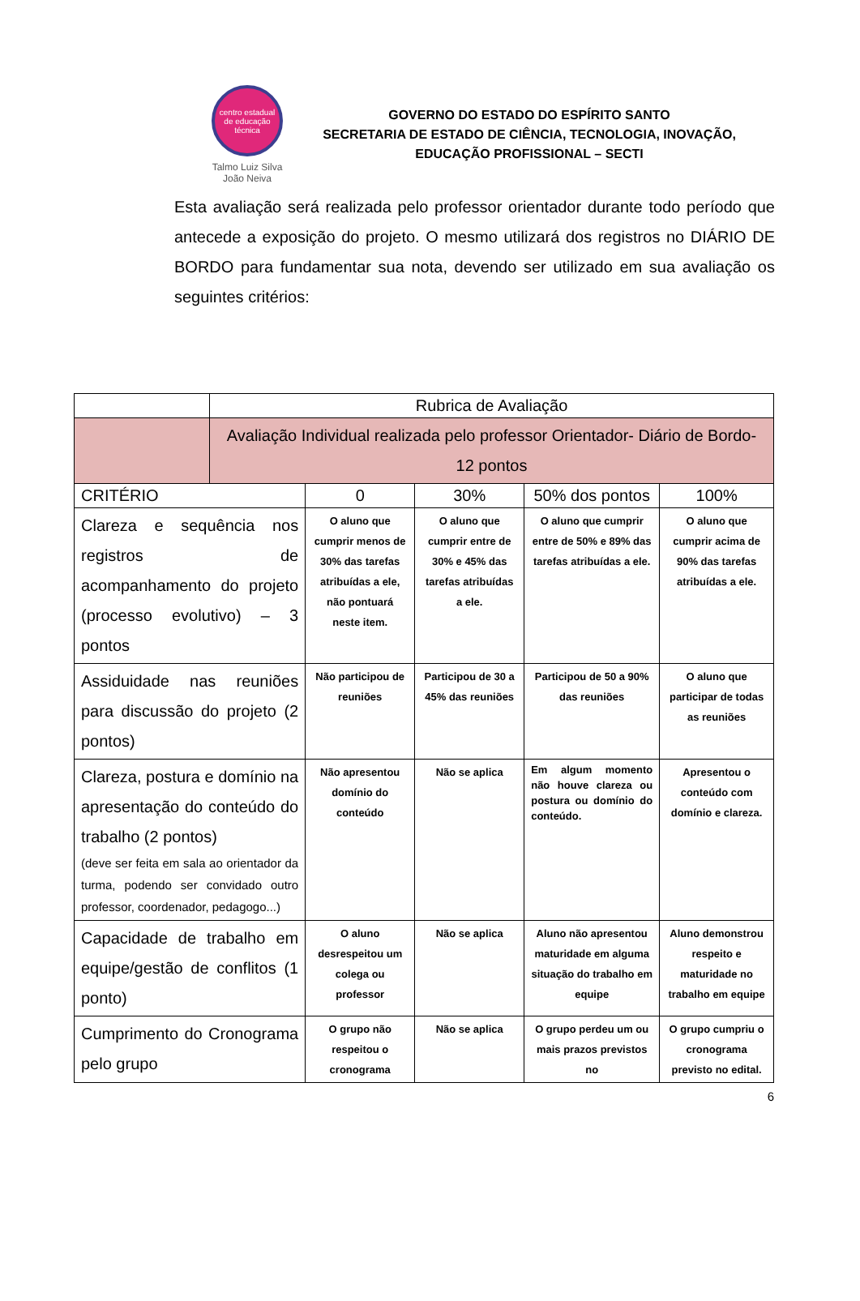centro estadual de educação técnica
Talmo Luiz Silva
João Neiva
GOVERNO DO ESTADO DO ESPÍRITO SANTO
SECRETARIA DE ESTADO DE CIÊNCIA, TECNOLOGIA, INOVAÇÃO, EDUCAÇÃO PROFISSIONAL – SECTI
Esta avaliação será realizada pelo professor orientador durante todo período que antecede a exposição do projeto. O mesmo utilizará dos registros no DIÁRIO DE BORDO para fundamentar sua nota, devendo ser utilizado em sua avaliação os seguintes critérios:
| | Rubrica de Avaliação | | | | |
| | Avaliação Individual realizada pelo professor Orientador- Diário de Bordo- 12 pontos | | | | |
| CRITÉRIO | | 0 | 30% | 50% dos pontos | 100% |
| Clareza e sequência nos registros de acompanhamento do projeto (processo evolutivo) – 3 pontos | | O aluno que cumprir menos de 30% das tarefas atribuídas a ele, não pontuará neste item. | O aluno que cumprir entre de 30% e 45% das tarefas atribuídas a ele. | O aluno que cumprir entre de 50% e 89% das tarefas atribuídas a ele. | O aluno que cumprir acima de 90% das tarefas atribuídas a ele. |
| Assiduidade nas reuniões para discussão do projeto (2 pontos) | | Não participou de reuniões | Participou de 30 a 45% das reuniões | Participou de 50 a 90% das reuniões | O aluno que participar de todas as reuniões |
| Clareza, postura e domínio na apresentação do conteúdo do trabalho (2 pontos) (deve ser feita em sala ao orientador da turma, podendo ser convidado outro professor, coordenador, pedagogo...) | | Não apresentou domínio do conteúdo | Não se aplica | Em algum momento não houve clareza ou postura ou domínio do conteúdo. | Apresentou o conteúdo com domínio e clareza. |
| Capacidade de trabalho em equipe/gestão de conflitos (1 ponto) | | O aluno desrespeitou um colega ou professor | Não se aplica | Aluno não apresentou maturidade em alguma situação do trabalho em equipe | Aluno demonstrou respeito e maturidade no trabalho em equipe |
| Cumprimento do Cronograma pelo grupo | | O grupo não respeitou o cronograma | Não se aplica | O grupo perdeu um ou mais prazos previstos no | O grupo cumpriu o cronograma previsto no edital. |
6